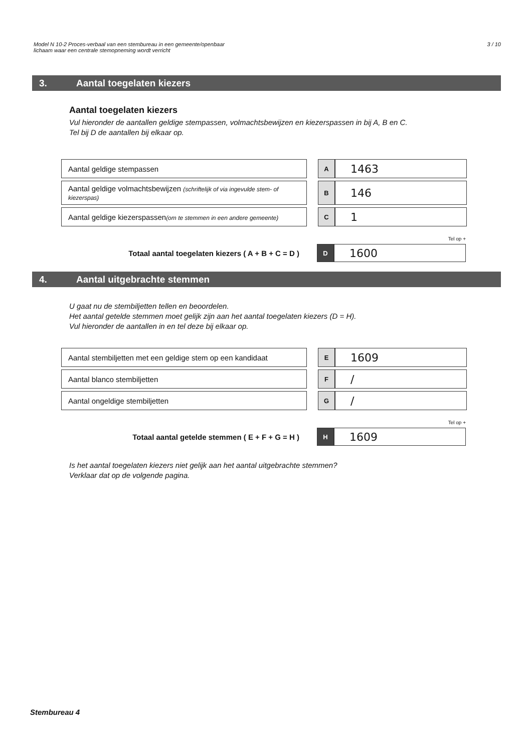Model N 10-2 Proces-verbaal van een stembureau in een gemeente/openbaar
lichaam waar een centrale stemopneming wordt verricht
3 / 10
3. Aantal toegelaten kiezers
Aantal toegelaten kiezers
Vul hieronder de aantallen geldige stempassen, volmachtsbewijzen en kiezerspassen in bij A, B en C.
Tel bij D de aantallen bij elkaar op.
| Aantal geldige stempassen | | A | 1463 |
| Aantal geldige volmachtsbewijzen (schriftelijk of via ingevulde stem- of kiezerspas) | | B | 146 |
| Aantal geldige kiezerspassen (om te stemmen in een andere gemeente) | | C | 1 |
Tel op +
| Totaal aantal toegelaten kiezers ( A + B + C = D ) | | D | 1600 |
4. Aantal uitgebrachte stemmen
U gaat nu de stembiljetten tellen en beoordelen.
Het aantal getelde stemmen moet gelijk zijn aan het aantal toegelaten kiezers (D = H).
Vul hieronder de aantallen in en tel deze bij elkaar op.
| Aantal stembiljetten met een geldige stem op een kandidaat | | E | 1609 |
| Aantal blanco stembiljetten | | F | / |
| Aantal ongeldige stembiljetten | | G | / |
Tel op +
| Totaal aantal getelde stemmen ( E + F + G = H ) | | H | 1609 |
Is het aantal toegelaten kiezers niet gelijk aan het aantal uitgebrachte stemmen?
Verklaar dat op de volgende pagina.
Stembureau 4